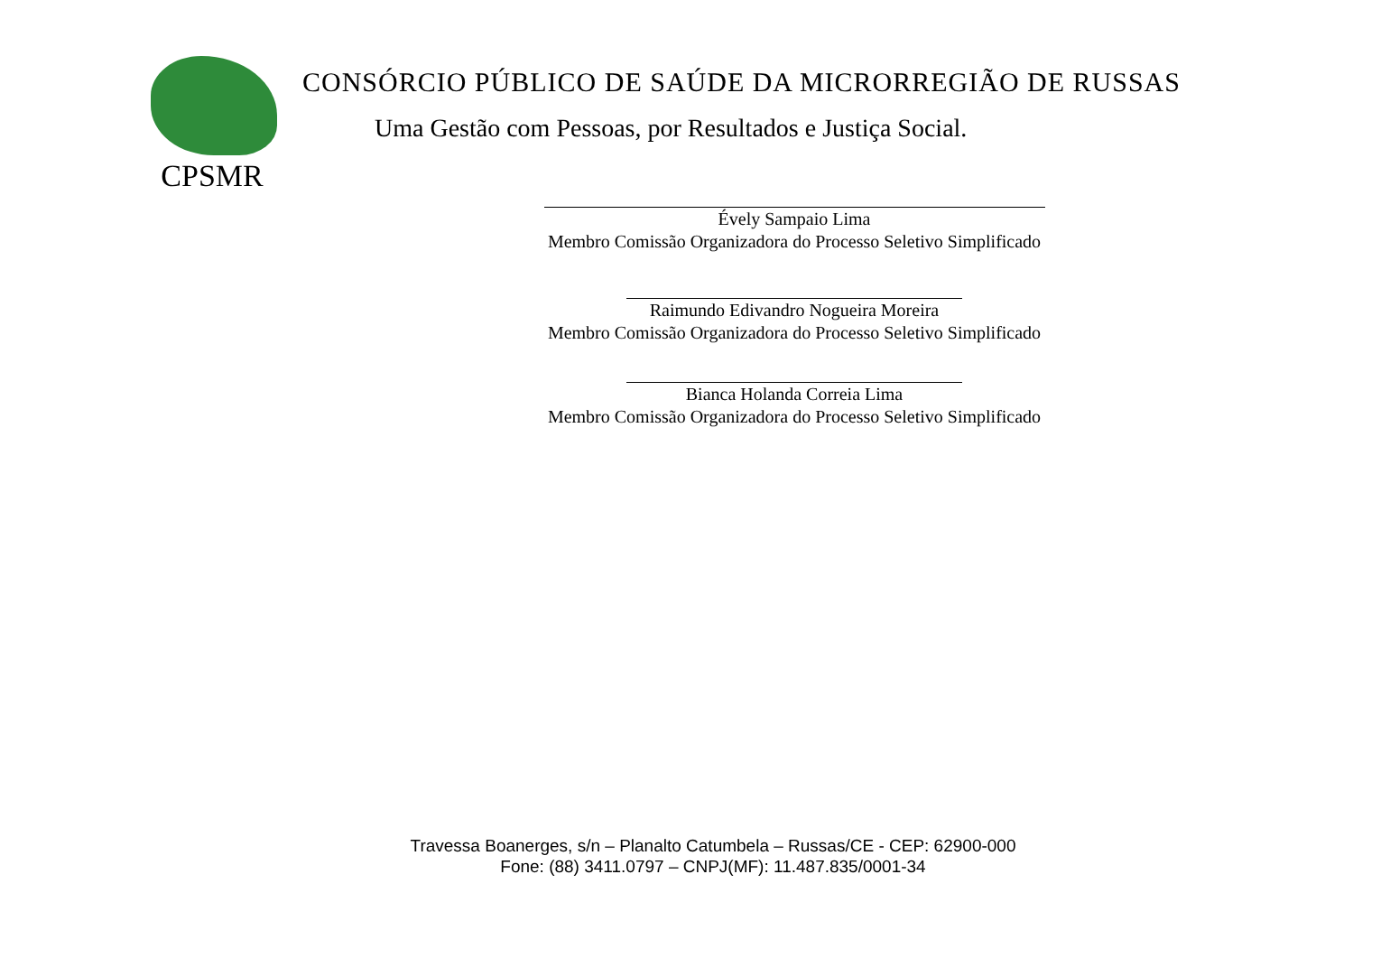CPSMR
CONSÓRCIO PÚBLICO DE SAÚDE DA MICRORREGIÃO DE RUSSAS
Uma Gestão com Pessoas, por Resultados e Justiça Social.
Évely Sampaio Lima
Membro Comissão Organizadora do Processo Seletivo Simplificado
Raimundo Edivandro Nogueira Moreira
Membro Comissão Organizadora do Processo Seletivo Simplificado
Bianca Holanda Correia Lima
Membro Comissão Organizadora do Processo Seletivo Simplificado
Travessa Boanerges, s/n – Planalto Catumbela – Russas/CE - CEP: 62900-000
Fone: (88) 3411.0797 – CNPJ(MF): 11.487.835/0001-34